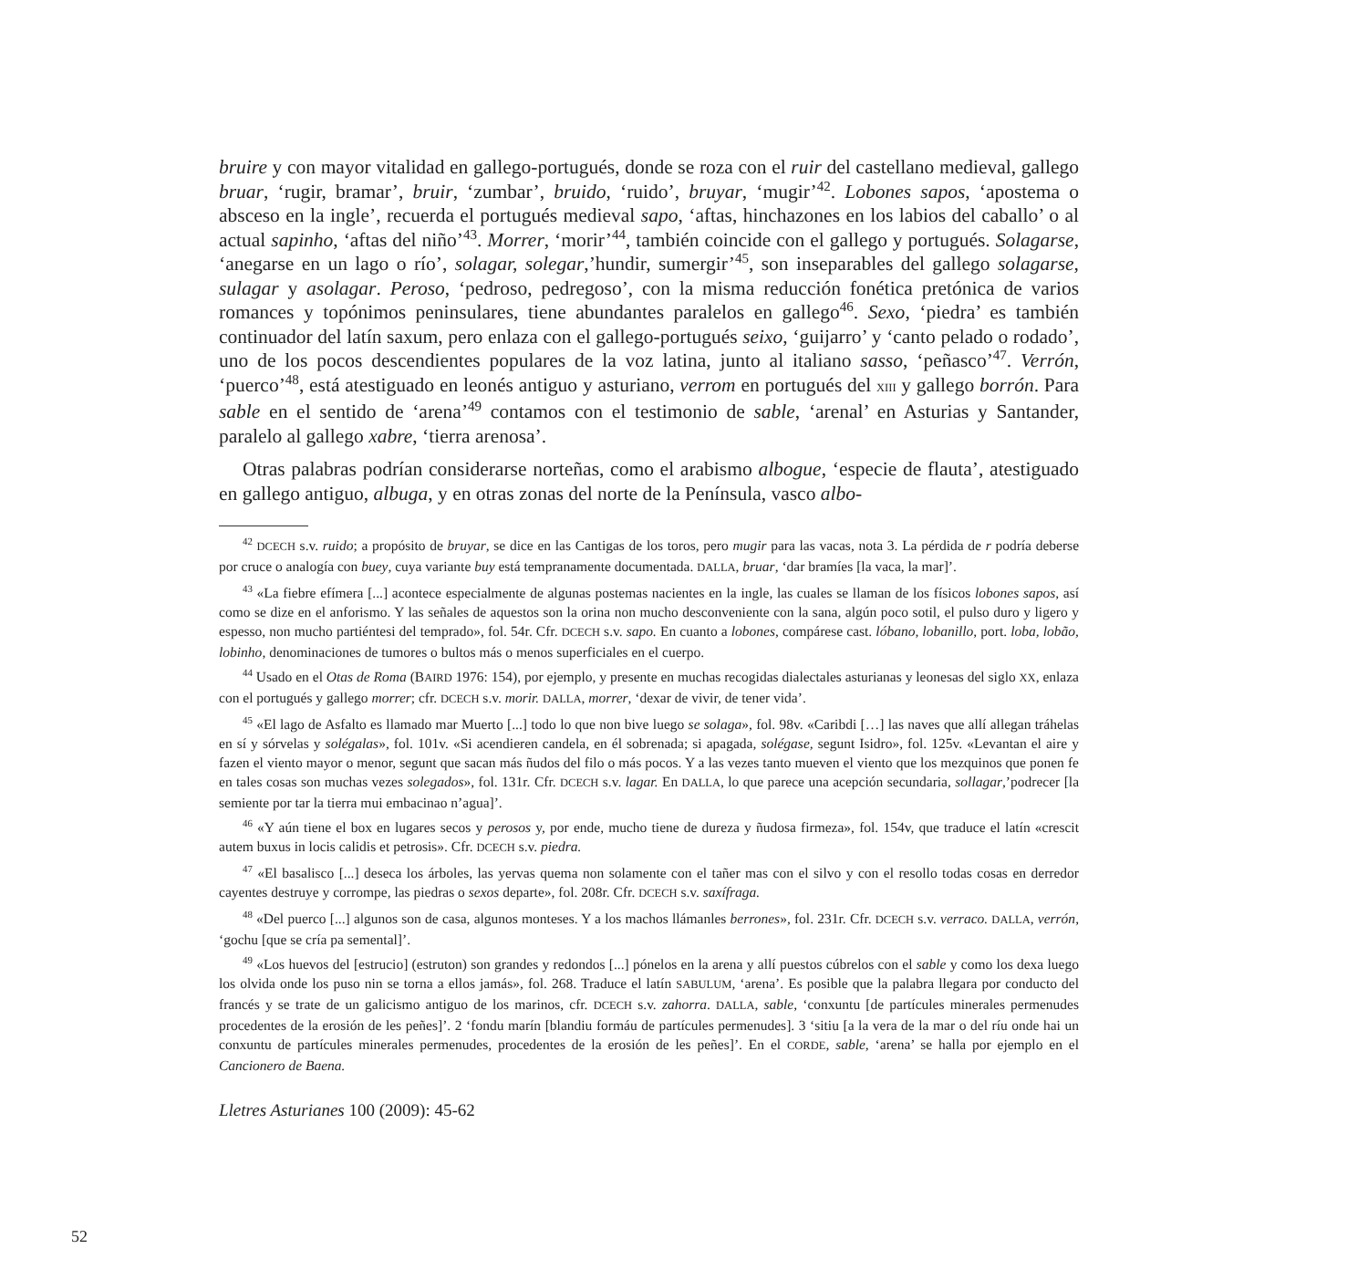bruire y con mayor vitalidad en gallego-portugués, donde se roza con el ruir del castellano medieval, gallego bruar, ‘rugir, bramar’, bruir, ‘zumbar’, bruido, ‘ruido’, bruyar, ‘mugir’<sup>42</sup>. Lobones sapos, ‘apostema o absceso en la ingle’, recuerda el portugués medieval sapo, ‘aftas, hinchazones en los labios del caballo’ o al actual sapinho, ‘aftas del niño’<sup>43</sup>. Morrer, ‘morir’<sup>44</sup>, también coincide con el gallego y portugués. Solagarse, ‘anegarse en un lago o río’, solagar, solegar,’hundir, sumergir’<sup>45</sup>, son inseparables del gallego solagarse, sulagar y asolagar. Peroso, ‘pedroso, pedregoso’, con la misma reducción fonética pretónica de varios romances y topónimos peninsulares, tiene abundantes paralelos en gallego<sup>46</sup>. Sexo, ‘piedra’ es también continuador del latín saxum, pero enlaza con el gallego-portugués seixo, ‘guijarro’ y ‘canto pelado o rodado’, uno de los pocos descendientes populares de la voz latina, junto al italiano sasso, ‘peñasco’<sup>47</sup>. Verrón, ‘puerco’<sup>48</sup>, está atestiguado en leonés antiguo y asturiano, verrom en portugués del XIII y gallego borrón. Para sable en el sentido de ‘arena’<sup>49</sup> contamos con el testimonio de sable, ‘arenal’ en Asturias y Santander, paralelo al gallego xabre, ‘tierra arenosa’.
Otras palabras podrían considerarse norteñas, como el arabismo albogue, ‘especie de flauta’, atestiguado en gallego antiguo, albuga, y en otras zonas del norte de la Península, vasco albo-
<sup>42</sup> DCECH s.v. ruido; a propósito de bruyar, se dice en las Cantigas de los toros, pero mugir para las vacas, nota 3. La pérdida de r podría deberse por cruce o analogía con buey, cuya variante buy está tempranamente documentada. DALLA, bruar, ‘dar bramíes [la vaca, la mar]’.
<sup>43</sup> «La fiebre efímera [...] acontece especialmente de algunas postemas nacientes en la ingle, las cuales se llaman de los físicos lobones sapos, así como se dize en el anforismo. Y las señales de aquestos son la orina non mucho desconveniente con la sana, algún poco sotil, el pulso duro y ligero y espesso, non mucho partiéntesi del temprado», fol. 54r. Cfr. DCECH s.v. sapo. En cuanto a lobones, compárese cast. lóbano, lobanillo, port. loba, lobão, lobinho, denominaciones de tumores o bultos más o menos superficiales en el cuerpo.
<sup>44</sup> Usado en el Otas de Roma (BAIRD 1976: 154), por ejemplo, y presente en muchas recogidas dialectales asturianas y leonesas del siglo XX, enlaza con el portugués y gallego morrer; cfr. DCECH s.v. morir. DALLA, morrer, ‘dexar de vivir, de tener vida’.
<sup>45</sup> «El lago de Asfalto es llamado mar Muerto [...] todo lo que non bive luego se solaga», fol. 98v. «Caribdi […] las naves que allí allegan tráhelas en sí y sórvelas y solégalas», fol. 101v. «Si acendieren candela, en él sobrenada; si apagada, solégase, segunt Isidro», fol. 125v. «Levantan el aire y fazen el viento mayor o menor, segunt que sacan más ñudos del filo o más pocos. Y a las vezes tanto mueven el viento que los mezquinos que ponen fe en tales cosas son muchas vezes solegados», fol. 131r. Cfr. DCECH s.v. lagar. En DALLA, lo que parece una acepción secundaria, sollagar,’podrecer [la semiente por tar la tierra mui embacinao n’agua]’.
<sup>46</sup> «Y aún tiene el box en lugares secos y perosos y, por ende, mucho tiene de dureza y ñudosa firmeza», fol. 154v, que traduce el latín «crescit autem buxus in locis calidis et petrosis». Cfr. DCECH s.v. piedra.
<sup>47</sup> «El basalisco [...] deseca los árboles, las yervas quema non solamente con el tañer mas con el silvo y con el resollo todas cosas en derredor cayentes destruye y corrompe, las piedras o sexos departe», fol. 208r. Cfr. DCECH s.v. saxífraga.
<sup>48</sup> «Del puerco [...] algunos son de casa, algunos monteses. Y a los machos llámanles berrones», fol. 231r. Cfr. DCECH s.v. verraco. DALLA, verrón, ‘gochu [que se cría pa semental]’.
<sup>49</sup> «Los huevos del [estrucio] (estruton) son grandes y redondos [...] pónelos en la arena y allí puestos cúbrelos con el sable y como los dexa luego los olvida onde los puso nin se torna a ellos jamás», fol. 268. Traduce el latín SABULUM, ‘arena’. Es posible que la palabra llegara por conducto del francés y se trate de un galicismo antiguo de los marinos, cfr. DCECH s.v. zahorra. DALLA, sable, ‘conxuntu [de partícules minerales permenudes procedentes de la erosión de les peñes]’. 2 ‘fondu marín [blandiu formáu de partícules permenudes]. 3 ‘sitiu [a la vera de la mar o del ríu onde hai un conxuntu de partícules minerales permenudes, procedentes de la erosión de les peñes]’. En el CORDE, sable, ‘arena’ se halla por ejemplo en el Cancionero de Baena.
Lletres Asturianes 100 (2009): 45-62
52